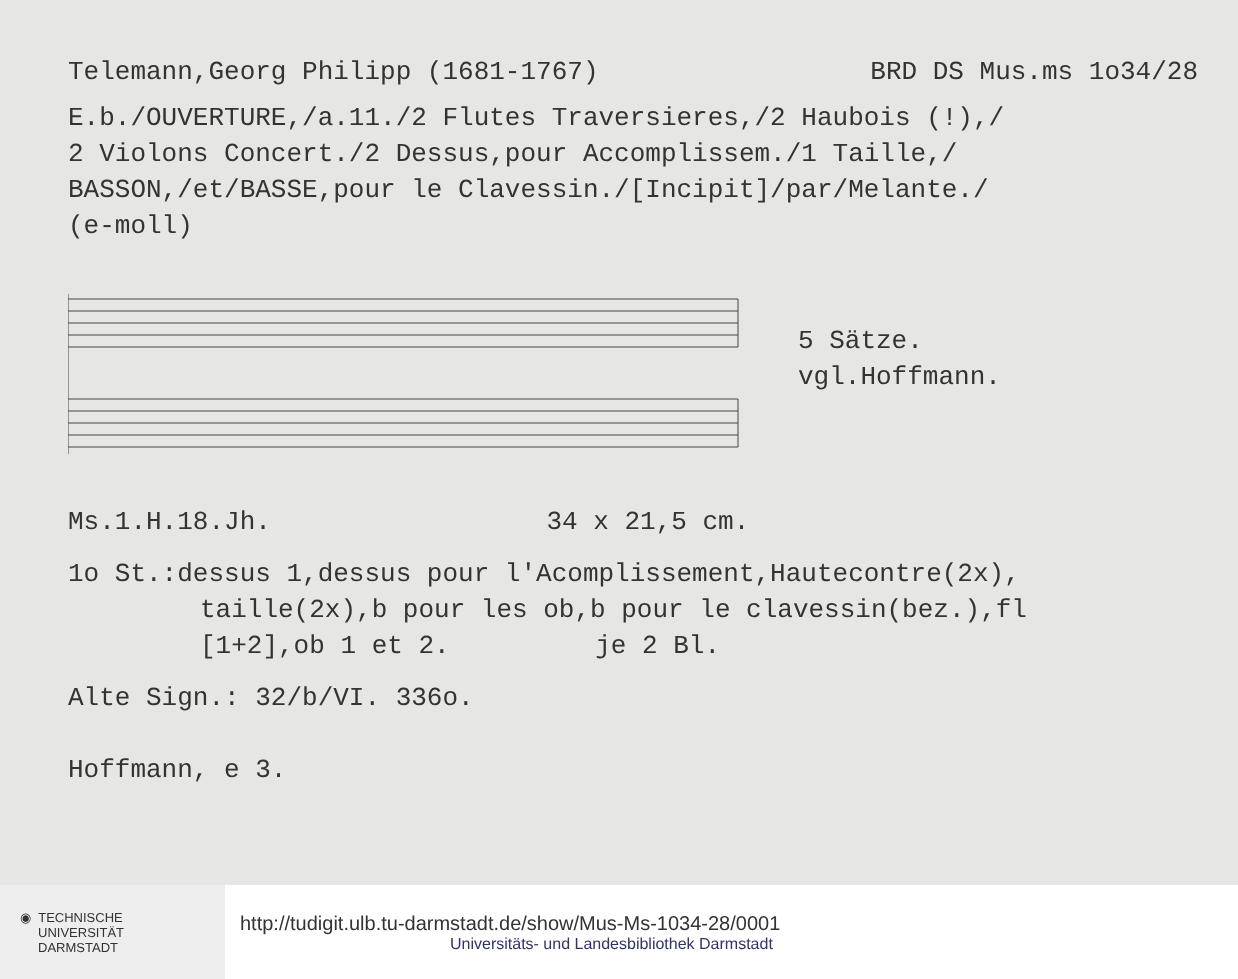Telemann,Georg Philipp (1681-1767) BRD DS Mus.ms 1o34/28
E.b./OUVERTURE,/a.11./2 Flutes Traversieres,/2 Haubois (!),/
2 Violons Concert./2 Dessus,pour Accomplissem./1 Taille,/
BASSON,/et/BASSE,pour le Clavessin./[Incipit]/par/Melante./
(e-moll)
5 Sätze.
vgl.Hoffmann.
Ms.1.H.18.Jh. 34 x 21,5 cm.
1o St.:dessus 1,dessus pour l'Acomplissement,Hautecontre(2x),
taille(2x),b pour les ob,b pour le clavessin(bez.),fl
[1+2],ob 1 et 2. je 2 Bl.
Alte Sign.: 32/b/VI. 336o.
Hoffmann, e 3.
◉ TECHNISCHE
UNIVERSITÄT
DARMSTADT
http://tudigit.ulb.tu-darmstadt.de/show/Mus-Ms-1034-28/0001
Universitäts- und Landesbibliothek Darmstadt